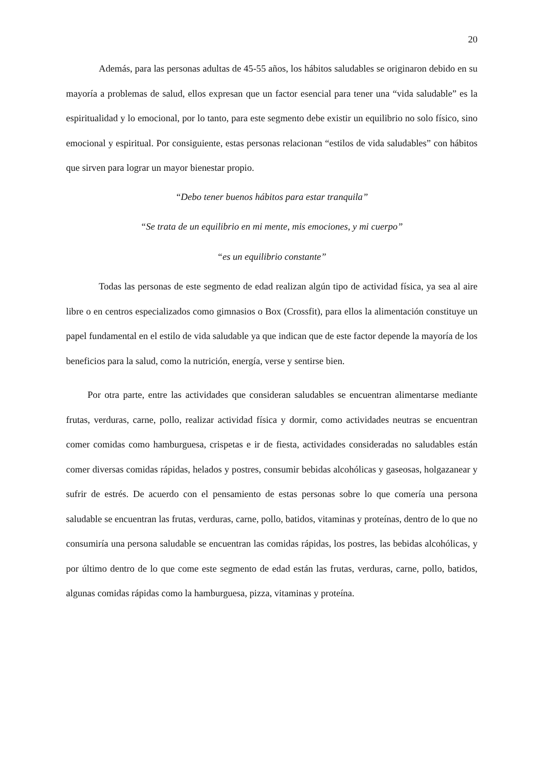20
Además, para las personas adultas de 45-55 años, los hábitos saludables se originaron debido en su mayoría a problemas de salud, ellos expresan que un factor esencial para tener una “vida saludable” es la espiritualidad y lo emocional, por lo tanto, para este segmento debe existir un equilibrio no solo físico, sino emocional y espiritual. Por consiguiente, estas personas relacionan “estilos de vida saludables” con hábitos que sirven para lograr un mayor bienestar propio.
“Debo tener buenos hábitos para estar tranquila”
“Se trata de un equilibrio en mi mente, mis emociones, y mi cuerpo”
“es un equilibrio constante”
Todas las personas de este segmento de edad realizan algún tipo de actividad física, ya sea al aire libre o en centros especializados como gimnasios o Box (Crossfit), para ellos la alimentación constituye un papel fundamental en el estilo de vida saludable ya que indican que de este factor depende la mayoría de los beneficios para la salud, como la nutrición, energía, verse y sentirse bien.
Por otra parte, entre las actividades que consideran saludables se encuentran alimentarse mediante frutas, verduras, carne, pollo, realizar actividad física y dormir, como actividades neutras se encuentran comer comidas como hamburguesa, crispetas e ir de fiesta, actividades consideradas no saludables están comer diversas comidas rápidas, helados y postres, consumir bebidas alcohólicas y gaseosas, holgazanear y sufrir de estrés. De acuerdo con el pensamiento de estas personas sobre lo que comería una persona saludable se encuentran las frutas, verduras, carne, pollo, batidos, vitaminas y proteínas, dentro de lo que no consumiría una persona saludable se encuentran las comidas rápidas, los postres, las bebidas alcohólicas, y por último dentro de lo que come este segmento de edad están las frutas, verduras, carne, pollo, batidos, algunas comidas rápidas como la hamburguesa, pizza, vitaminas y proteína.